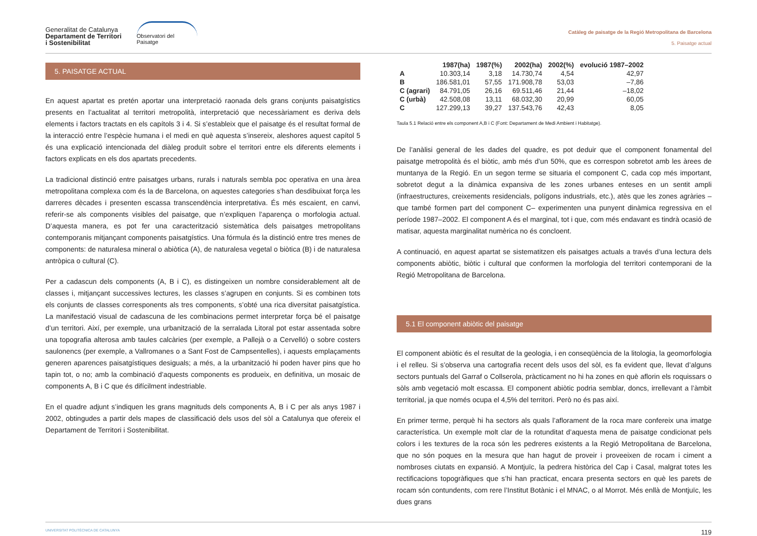Generalitat de Catalunya
Departament de Territori
i Sostenibilitat
Observatori del Paisatge
Catàleg de paisatge de la Regió Metropolitana de Barcelona
5. Paisatge actual
5. PAISATGE ACTUAL
En aquest apartat es pretén aportar una interpretació raonada dels grans conjunts paisatgístics presents en l’actualitat al territori metropolità, interpretació que necessàriament es deriva dels elements i factors tractats en els capítols 3 i 4. Si s’estableix que el paisatge és el resultat formal de la interacció entre l’espècie humana i el medi en què aquesta s’insereix, aleshores aquest capítol 5 és una explicació intencionada del diàleg produït sobre el territori entre els diferents elements i factors explicats en els dos apartats precedents.
La tradicional distinció entre paisatges urbans, rurals i naturals sembla poc operativa en una àrea metropolitana complexa com és la de Barcelona, on aquestes categories s’han desdibuixat força les darreres dècades i presenten escassa transcendència interpretativa. És més escaient, en canvi, referir-se als components visibles del paisatge, que n’expliquen l’aparença o morfologia actual. D’aquesta manera, es pot fer una caracterització sistemàtica dels paisatges metropolitans contemporanis mitjançant components paisatgístics. Una fórmula és la distinció entre tres menes de components: de naturalesa mineral o abiòtica (A), de naturalesa vegetal o biòtica (B) i de naturalesa antròpica o cultural (C).
Per a cadascun dels components (A, B i C), es distingeixen un nombre considerablement alt de classes i, mitjançant successives lectures, les classes s’agrupen en conjunts. Si es combinen tots els conjunts de classes corresponents als tres components, s’obté una rica diversitat paisatgística. La manifestació visual de cadascuna de les combinacions permet interpretar força bé el paisatge d’un territori. Així, per exemple, una urbanització de la serralada Litoral pot estar assentada sobre una topografia alterosa amb taules calcàries (per exemple, a Pallejà o a Cervelló) o sobre costers saulonencs (per exemple, a Vallromanes o a Sant Fost de Campsentelles), i aquests emplaçaments generen aparences paisatgístiques desiguals; a més, a la urbanització hi poden haver pins que ho tapin tot, o no; amb la combinació d’aquests components es produeix, en definitiva, un mosaic de components A, B i C que és difícilment indestriable.
En el quadre adjunt s’indiquen les grans magnituds dels components A, B i C per als anys 1987 i 2002, obtingudes a partir dels mapes de classificació dels usos del sòl a Catalunya que ofereix el Departament de Territori i Sostenibilitat.
| | 1987(ha) | 1987(%) | 2002(ha) | 2002(%) | evolució 1987–2002 |
| --- | --- | --- | --- | --- | --- |
| A | 10.303,14 | 3,18 | 14.730,74 | 4,54 | 42,97 |
| B | 186.581,01 | 57,55 | 171.908,78 | 53,03 | –7,86 |
| C (agrari) | 84.791,05 | 26,16 | 69.511,46 | 21,44 | –18,02 |
| C (urbà) | 42.508,08 | 13,11 | 68.032,30 | 20,99 | 60,05 |
| C | 127.299,13 | 39,27 | 137.543,76 | 42,43 | 8,05 |
Taula 5.1 Relació entre els component A,B i C (Font: Departament de Medi Ambient i Habitatge).
De l’anàlisi general de les dades del quadre, es pot deduir que el component fonamental del paisatge metropolità és el biòtic, amb més d’un 50%, que es correspon sobretot amb les àrees de muntanya de la Regió. En un segon terme se situaria el component C, cada cop més important, sobretot degut a la dinàmica expansiva de les zones urbanes enteses en un sentit ampli (infraestructures, creixements residencials, polígons industrials, etc.), atès que les zones agràries –que també formen part del component C– experimenten una punyent dinàmica regressiva en el període 1987–2002. El component A és el marginal, tot i que, com més endavant es tindrà ocasió de matisar, aquesta marginalitat numèrica no és concloent.
A continuació, en aquest apartat se sistematitzen els paisatges actuals a través d’una lectura dels components abiòtic, biòtic i cultural que conformen la morfologia del territori contemporani de la Regió Metropolitana de Barcelona.
5.1 El component abiòtic del paisatge
El component abiòtic és el resultat de la geologia, i en conseqüència de la litologia, la geomorfologia i el relleu. Si s’observa una cartografia recent dels usos del sòl, es fa evident que, llevat d’alguns sectors puntuals del Garraf o Collserola, pràcticament no hi ha zones en què aflorin els roquissars o sòls amb vegetació molt escassa. El component abiòtic podria semblar, doncs, irrellevant a l’àmbit territorial, ja que només ocupa el 4,5% del territori. Però no és pas així.
En primer terme, perquè hi ha sectors als quals l’aflorament de la roca mare confereix una imatge característica. Un exemple molt clar de la rotunditat d’aquesta mena de paisatge condicionat pels colors i les textures de la roca són les pedreres existents a la Regió Metropolitana de Barcelona, que no són poques en la mesura que han hagut de proveir i proveeixen de rocam i ciment a nombroses ciutats en expansió. A Montjuïc, la pedrera històrica del Cap i Casal, malgrat totes les rectificacions topogràfiques que s’hi han practicat, encara presenta sectors en què les parets de rocam són contundents, com rere l’Institut Botànic i el MNAC, o al Morrot. Més enllà de Montjuïc, les dues grans
UNIVERSITAT POLITÈCNICA DE CATALUNYA 119